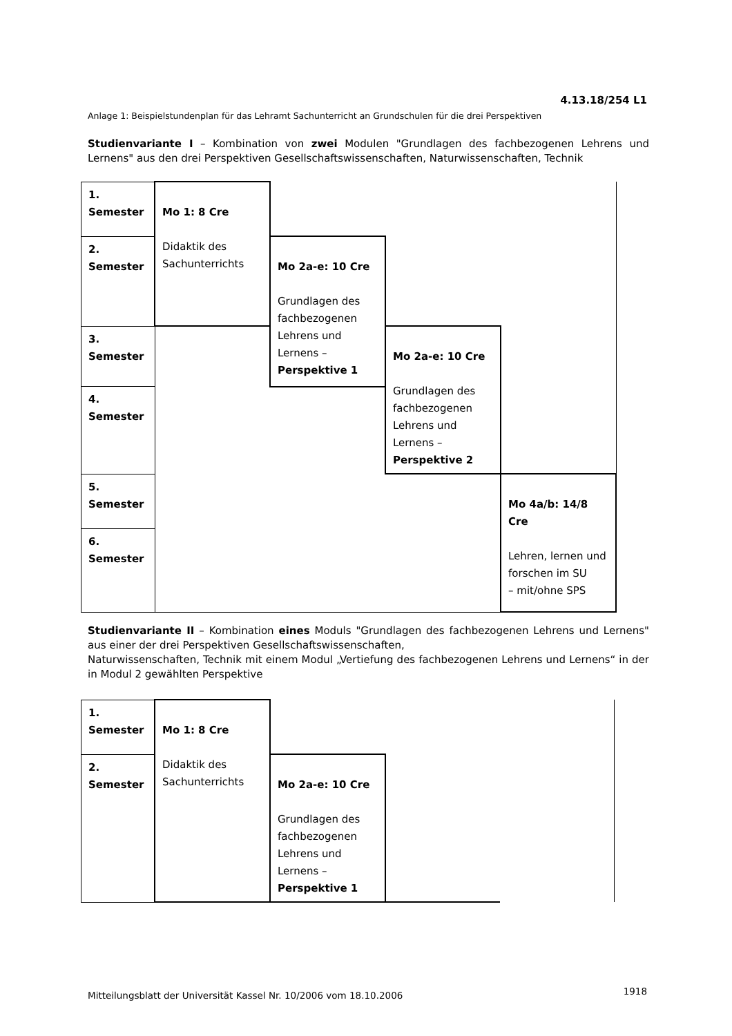4.13.18/254 L1
Anlage 1: Beispielstundenplan für das Lehramt Sachunterricht an Grundschulen für die drei Perspektiven
Studienvariante I – Kombination von zwei Modulen "Grundlagen des fachbezogenen Lehrens und Lernens" aus den drei Perspektiven Gesellschaftswissenschaften, Naturwissenschaften, Technik
| 1. Semester | Mo 1: 8 Cre Didaktik des Sachunterrichts | | | |
| 2. Semester | | Mo 2a-e: 10 Cre Grundlagen des fachbezogenen Lehrens und Lernens – Perspektive 1 | | |
| 3. Semester | | | Mo 2a-e: 10 Cre Grundlagen des fachbezogenen Lehrens und Lernens – Perspektive 2 | |
| 4. Semester | | | | |
| 5. Semester | | | | Mo 4a/b: 14/8 Cre Lehren, lernen und forschen im SU – mit/ohne SPS |
| 6. Semester | | | | |
Studienvariante II – Kombination eines Moduls "Grundlagen des fachbezogenen Lehrens und Lernens" aus einer der drei Perspektiven Gesellschaftswissenschaften,
Naturwissenschaften, Technik mit einem Modul „Vertiefung des fachbezogenen Lehrens und Lernens“ in der in Modul 2 gewählten Perspektive
| 1. Semester | Mo 1: 8 Cre Didaktik des Sachunterrichts | | | |
| 2. Semester | | Mo 2a-e: 10 Cre Grundlagen des fachbezogenen Lehrens und Lernens – Perspektive 1 | | |
Mitteilungsblatt der Universität Kassel Nr. 10/2006 vom 18.10.2006
1918